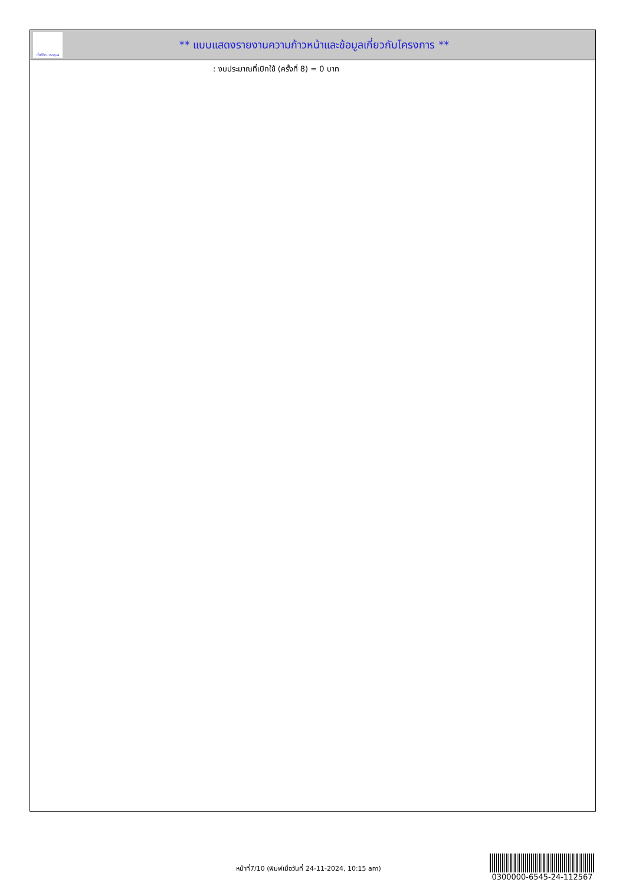ทั้งชีวิต..เราดูแล
** แบบแสดงรายงานความก้าวหน้าและข้อมูลเกี่ยวกับโครงการ **
: งบประมาณที่เบิกใช้ (ครั้งที่ 8) = 0 บาท
หน้าที่7/10 (พิมพ์เมื่อวันที่ 24-11-2024, 10:15 am)
0300000-6545-24-112567